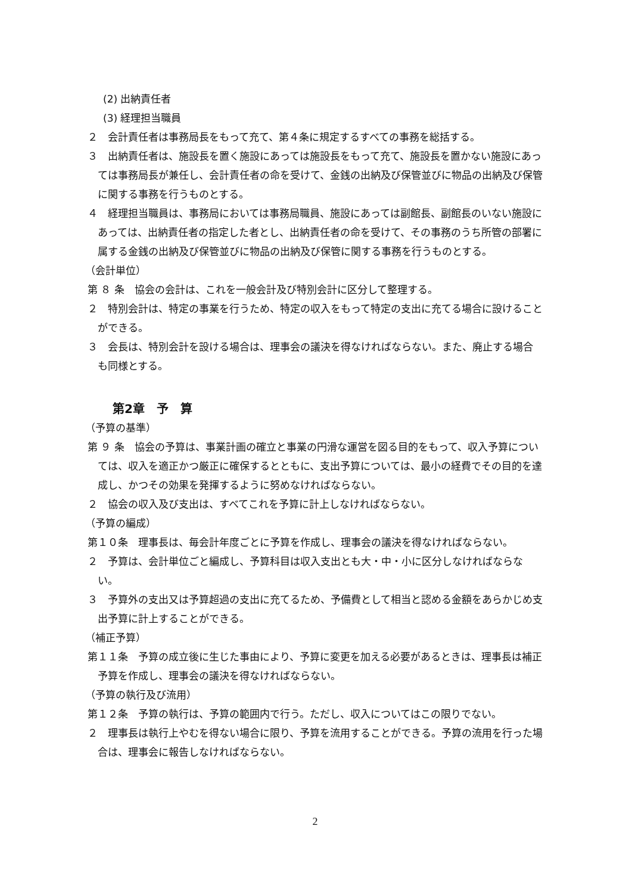(2) 出納責任者
(3) 経理担当職員
２　会計責任者は事務局長をもって充て、第４条に規定するすべての事務を総括する。
３　出納責任者は、施設長を置く施設にあっては施設長をもって充て、施設長を置かない施設にあっては事務局長が兼任し、会計責任者の命を受けて、金銭の出納及び保管並びに物品の出納及び保管に関する事務を行うものとする。
４　経理担当職員は、事務局においては事務局職員、施設にあっては副館長、副館長のいない施設にあっては、出納責任者の指定した者とし、出納責任者の命を受けて、その事務のうち所管の部署に属する金銭の出納及び保管並びに物品の出納及び保管に関する事務を行うものとする。
（会計単位）
第 ８ 条　協会の会計は、これを一般会計及び特別会計に区分して整理する。
２　特別会計は、特定の事業を行うため、特定の収入をもって特定の支出に充てる場合に設けることができる。
３　会長は、特別会計を設ける場合は、理事会の議決を得なければならない。また、廃止する場合も同様とする。
第2章　予　算
（予算の基準）
第 ９ 条　協会の予算は、事業計画の確立と事業の円滑な運営を図る目的をもって、収入予算については、収入を適正かつ厳正に確保するとともに、支出予算については、最小の経費でその目的を達成し、かつその効果を発揮するように努めなければならない。
２　協会の収入及び支出は、すべてこれを予算に計上しなければならない。
（予算の編成）
第１０条　理事長は、毎会計年度ごとに予算を作成し、理事会の議決を得なければならない。
２　予算は、会計単位ごと編成し、予算科目は収入支出とも大・中・小に区分しなければならない。
３　予算外の支出又は予算超過の支出に充てるため、予備費として相当と認める金額をあらかじめ支出予算に計上することができる。
（補正予算）
第１１条　予算の成立後に生じた事由により、予算に変更を加える必要があるときは、理事長は補正予算を作成し、理事会の議決を得なければならない。
（予算の執行及び流用）
第１２条　予算の執行は、予算の範囲内で行う。ただし、収入についてはこの限りでない。
２　理事長は執行上やむを得ない場合に限り、予算を流用することができる。予算の流用を行った場合は、理事会に報告しなければならない。
2